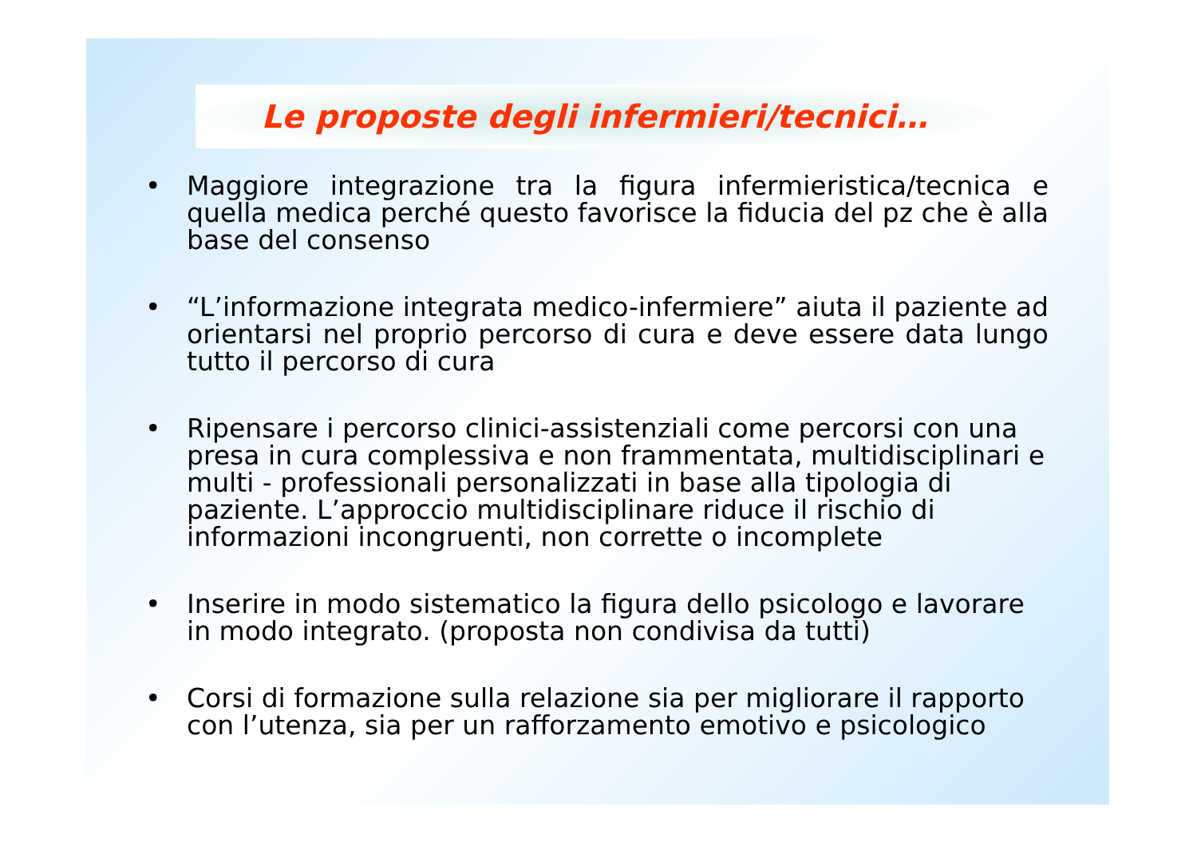Le proposte degli infermieri/tecnici…
• Maggiore integrazione tra la figura infermieristica/tecnica e quella medica perché questo favorisce la fiducia del pz che è alla base del consenso
• “L’informazione integrata medico-infermiere” aiuta il paziente ad orientarsi nel proprio percorso di cura e deve essere data lungo tutto il percorso di cura
• Ripensare i percorso clinici-assistenziali come percorsi con una presa in cura complessiva e non frammentata, multidisciplinari e multi - professionali personalizzati in base alla tipologia di paziente. L’approccio multidisciplinare riduce il rischio di informazioni incongruenti, non corrette o incomplete
• Inserire in modo sistematico la figura dello psicologo e lavorare in modo integrato. (proposta non condivisa da tutti)
• Corsi di formazione sulla relazione sia per migliorare il rapporto con l’utenza, sia per un rafforzamento emotivo e psicologico